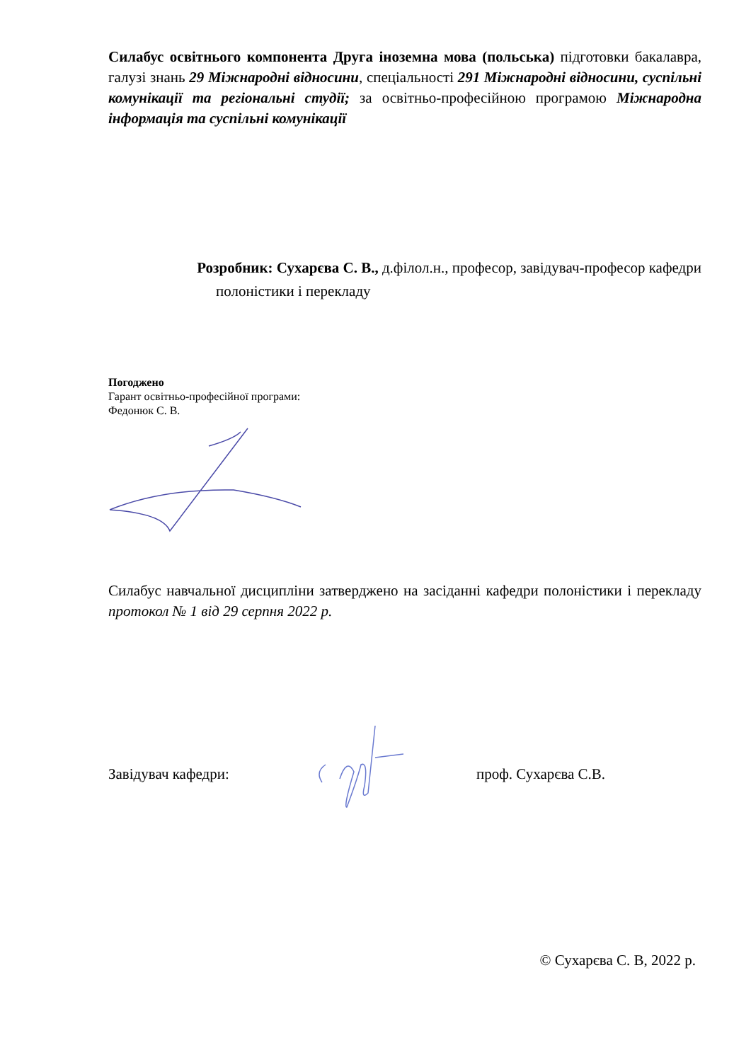Силабус освітнього компонента Друга іноземна мова (польська) підготовки бакалавра, галузі знань 29 Міжнародні відносини, спеціальності 291 Міжнародні відносини, суспільні комунікації та регіональні студії; за освітньо-професійною програмою Міжнародна інформація та суспільні комунікації
Розробник: Сухарєва С. В., д.філол.н., професор, завідувач-професор кафедри
полоністики і перекладу
Погоджено
Гарант освітньо-професійної програми:
Федонюк С. В.
Силабус навчальної дисципліни затверджено на засіданні кафедри полоністики і перекладу протокол № 1 від 29 серпня 2022 р.
Завідувач кафедри: проф. Сухарєва С.В.
© Сухарєва С. В, 2022 р.